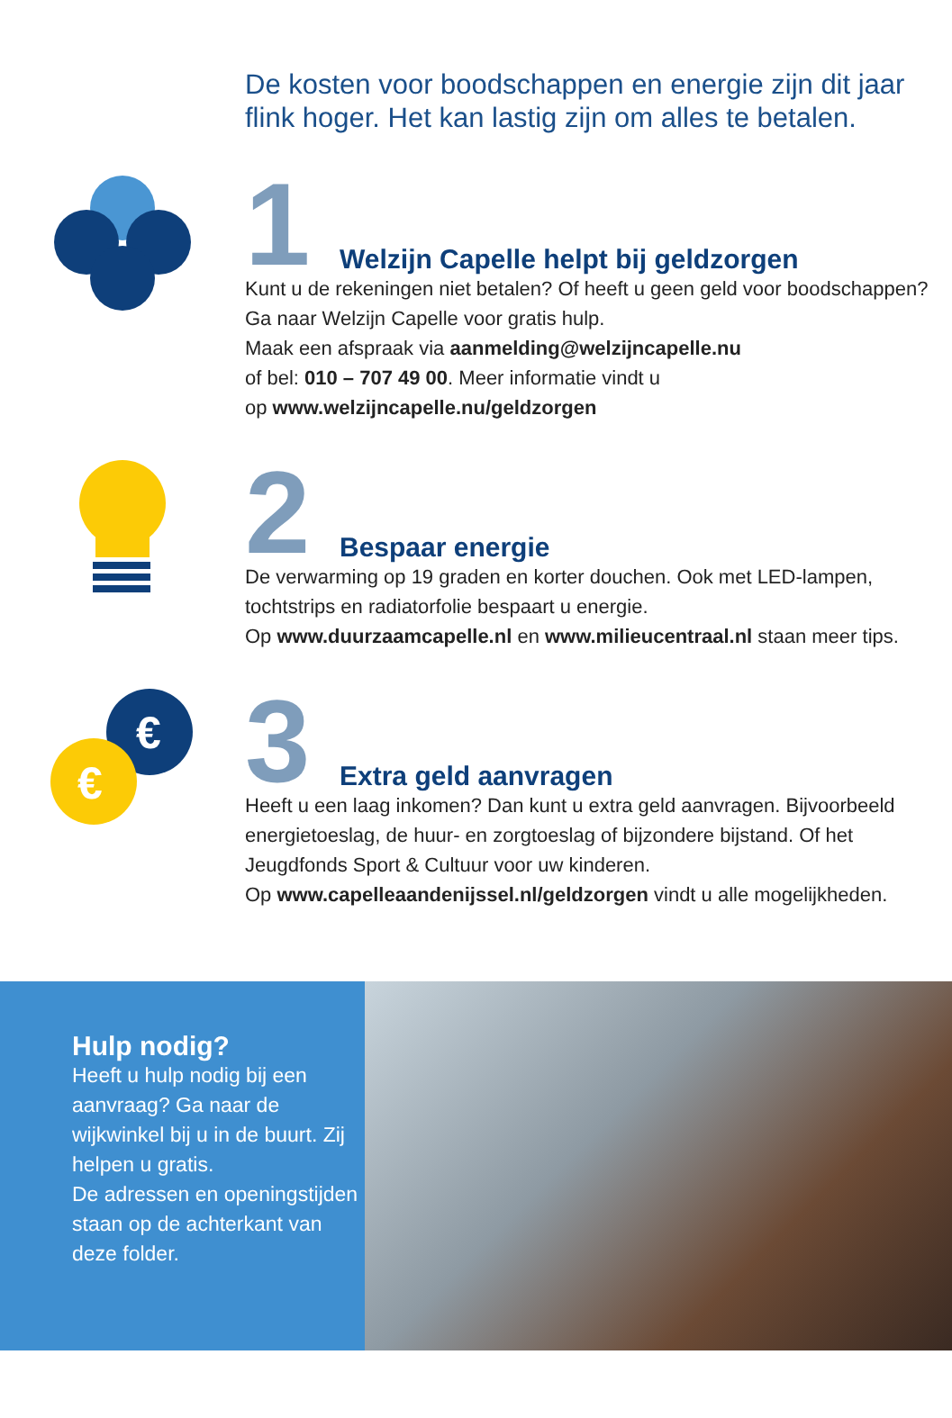De kosten voor boodschappen en energie zijn dit jaar flink hoger. Het kan lastig zijn om alles te betalen.
1 Welzijn Capelle helpt bij geldzorgen
Kunt u de rekeningen niet betalen? Of heeft u geen geld voor boodschappen? Ga naar Welzijn Capelle voor gratis hulp.
Maak een afspraak via aanmelding@welzijncapelle.nu
of bel: 010 – 707 49 00. Meer informatie vindt u
op www.welzijncapelle.nu/geldzorgen
2 Bespaar energie
De verwarming op 19 graden en korter douchen. Ook met LED-lampen, tochtstrips en radiatorfolie bespaart u energie.
Op www.duurzaamcapelle.nl en www.milieucentraal.nl staan meer tips.
€
€
3 Extra geld aanvragen
Heeft u een laag inkomen? Dan kunt u extra geld aanvragen. Bijvoorbeeld energietoeslag, de huur- en zorgtoeslag of bijzondere bijstand. Of het Jeugdfonds Sport & Cultuur voor uw kinderen.
Op www.capelleaandenijssel.nl/geldzorgen vindt u alle mogelijkheden.
Hulp nodig?
Heeft u hulp nodig bij een aanvraag? Ga naar de wijkwinkel bij u in de buurt. Zij helpen u gratis.
De adressen en openingstijden staan op de achterkant van
deze folder.